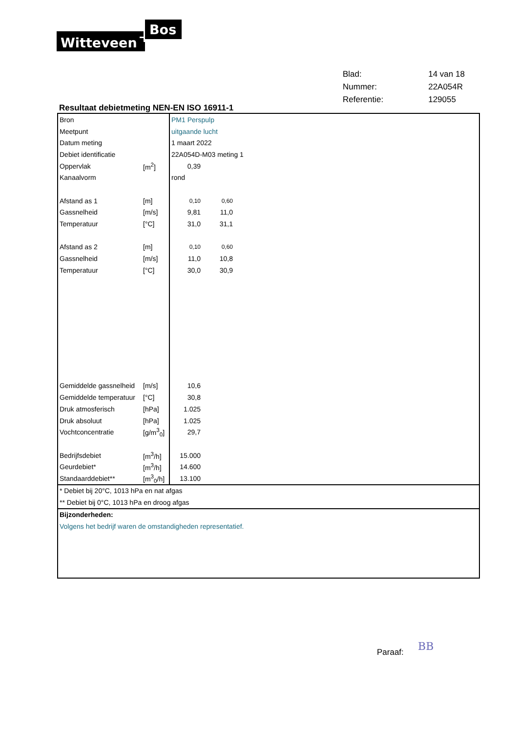Witteveen
Bos
| Blad: | 14 van 18 |
| Nummer: | 22A054R |
| Referentie: | 129055 |
Resultaat debietmeting NEN-EN ISO 16911-1
| Bron | | PM1 Perspulp | | |
| Meetpunt | | uitgaande lucht | | |
| Datum meting | | 1 maart 2022 | | |
| Debiet identificatie | | 22A054D-M03 meting 1 | | |
| Oppervlak | [m<sup>2</sup>] | 0,39 | | |
| Kanaalvorm | | rond | | |
| Afstand as 1 | [m] | 0,10 | 0,60 | |
| Gassnelheid | [m/s] | 9,81 | 11,0 | |
| Temperatuur | [°C] | 31,0 | 31,1 | |
| Afstand as 2 | [m] | 0,10 | 0,60 | |
| Gassnelheid | [m/s] | 11,0 | 10,8 | |
| Temperatuur | [°C] | 30,0 | 30,9 | |
| Gemiddelde gassnelheid | [m/s] | 10,6 | | |
| Gemiddelde temperatuur | [°C] | 30,8 | | |
| Druk atmosferisch | [hPa] | 1.025 | | |
| Druk absoluut | [hPa] | 1.025 | | |
| Vochtconcentratie | [g/m<sup>3</sup><sub>0</sub>] | 29,7 | | |
| Bedrijfsdebiet | [m<sup>3</sup>/h] | 15.000 | | |
| Geurdebiet* | [m<sup>3</sup>/h] | 14.600 | | |
| Standaarddebiet** | [m<sup>3</sup><sub>0</sub>/h] | 13.100 | | |
* Debiet bij 20°C, 1013 hPa en nat afgas
** Debiet bij 0°C, 1013 hPa en droog afgas
Bijzonderheden:
Volgens het bedrijf waren de omstandigheden representatief.
Paraaf: BB